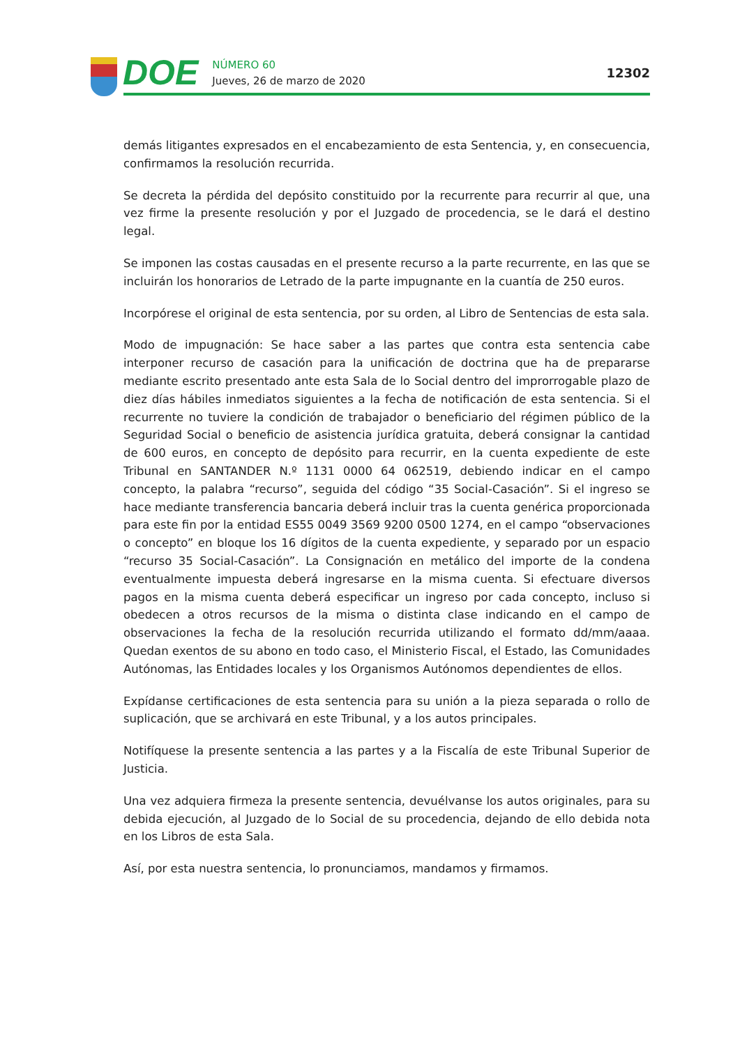DOE
NÚMERO 60
Jueves, 26 de marzo de 2020
12302
demás litigantes expresados en el encabezamiento de esta Sentencia, y, en consecuencia, confirmamos la resolución recurrida.
Se decreta la pérdida del depósito constituido por la recurrente para recurrir al que, una vez firme la presente resolución y por el Juzgado de procedencia, se le dará el destino legal.
Se imponen las costas causadas en el presente recurso a la parte recurrente, en las que se incluirán los honorarios de Letrado de la parte impugnante en la cuantía de 250 euros.
Incorpórese el original de esta sentencia, por su orden, al Libro de Sentencias de esta sala.
Modo de impugnación: Se hace saber a las partes que contra esta sentencia cabe interponer recurso de casación para la unificación de doctrina que ha de prepararse mediante escrito presentado ante esta Sala de lo Social dentro del improrrogable plazo de diez días hábiles inmediatos siguientes a la fecha de notificación de esta sentencia. Si el recurrente no tuviere la condición de trabajador o beneficiario del régimen público de la Seguridad Social o beneficio de asistencia jurídica gratuita, deberá consignar la cantidad de 600 euros, en concepto de depósito para recurrir, en la cuenta expediente de este Tribunal en SANTANDER N.º 1131 0000 64 062519, debiendo indicar en el campo concepto, la palabra “recurso”, seguida del código “35 Social-Casación”. Si el ingreso se hace mediante transferencia bancaria deberá incluir tras la cuenta genérica proporcionada para este fin por la entidad ES55 0049 3569 9200 0500 1274, en el campo “observaciones o concepto” en bloque los 16 dígitos de la cuenta expediente, y separado por un espacio “recurso 35 Social-Casación”. La Consignación en metálico del importe de la condena eventualmente impuesta deberá ingresarse en la misma cuenta. Si efectuare diversos pagos en la misma cuenta deberá especificar un ingreso por cada concepto, incluso si obedecen a otros recursos de la misma o distinta clase indicando en el campo de observaciones la fecha de la resolución recurrida utilizando el formato dd/mm/aaaa. Quedan exentos de su abono en todo caso, el Ministerio Fiscal, el Estado, las Comunidades Autónomas, las Entidades locales y los Organismos Autónomos dependientes de ellos.
Expídanse certificaciones de esta sentencia para su unión a la pieza separada o rollo de suplicación, que se archivará en este Tribunal, y a los autos principales.
Notifíquese la presente sentencia a las partes y a la Fiscalía de este Tribunal Superior de Justicia.
Una vez adquiera firmeza la presente sentencia, devuélvanse los autos originales, para su debida ejecución, al Juzgado de lo Social de su procedencia, dejando de ello debida nota en los Libros de esta Sala.
Así, por esta nuestra sentencia, lo pronunciamos, mandamos y firmamos.